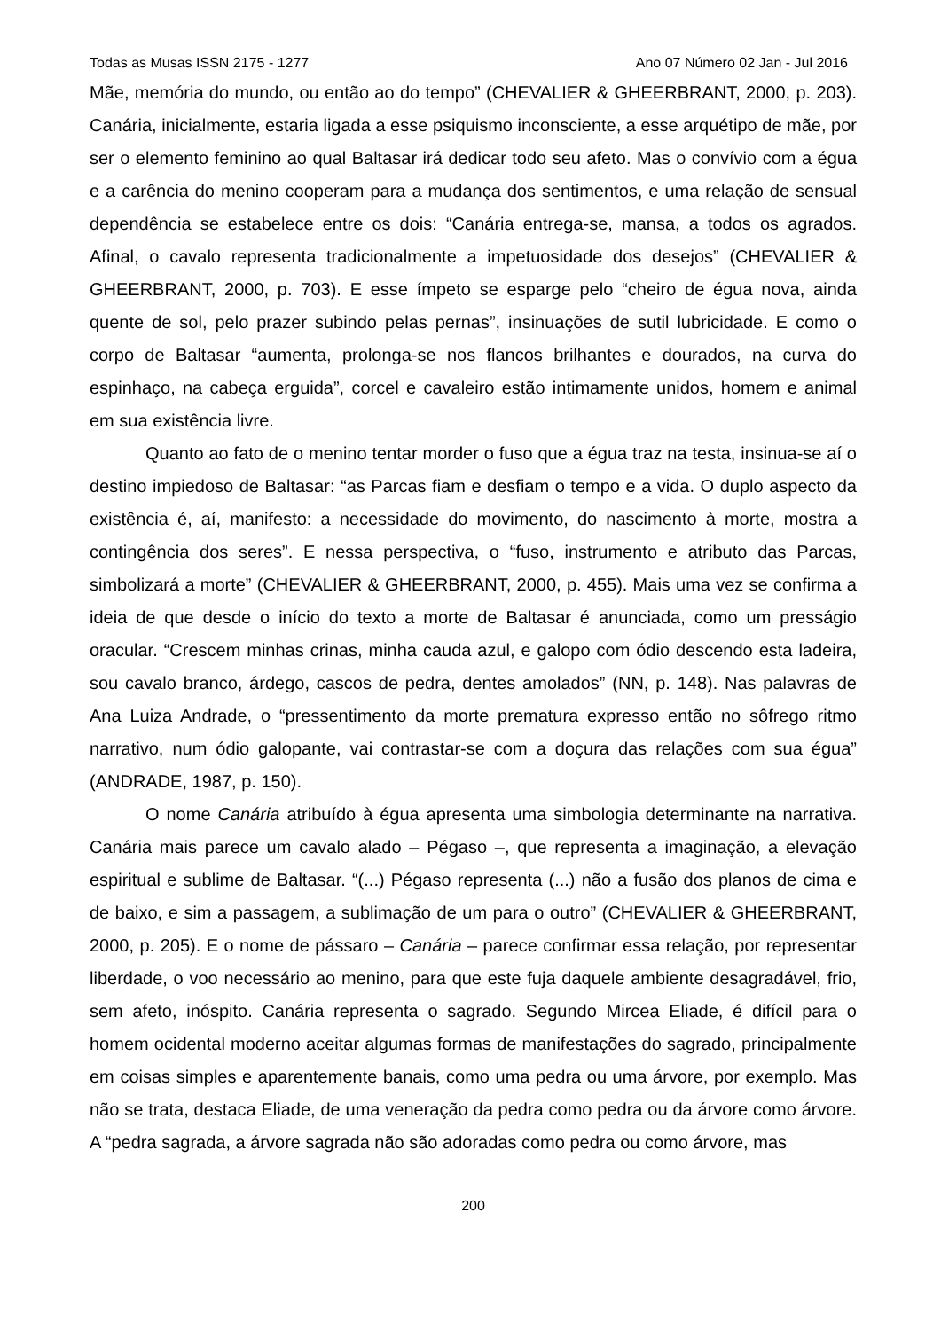Todas as Musas ISSN 2175 - 1277 Ano 07 Número 02 Jan - Jul 2016
Mãe, memória do mundo, ou então ao do tempo” (CHEVALIER & GHEERBRANT, 2000, p. 203). Canária, inicialmente, estaria ligada a esse psiquismo inconsciente, a esse arquétipo de mãe, por ser o elemento feminino ao qual Baltasar irá dedicar todo seu afeto. Mas o convívio com a égua e a carência do menino cooperam para a mudança dos sentimentos, e uma relação de sensual dependência se estabelece entre os dois: “Canária entrega-se, mansa, a todos os agrados. Afinal, o cavalo representa tradicionalmente a impetuosidade dos desejos” (CHEVALIER & GHEERBRANT, 2000, p. 703). E esse ímpeto se esparge pelo “cheiro de égua nova, ainda quente de sol, pelo prazer subindo pelas pernas”, insinuações de sutil lubricidade. E como o corpo de Baltasar “aumenta, prolonga-se nos flancos brilhantes e dourados, na curva do espinhaço, na cabeça erguida”, corcel e cavaleiro estão intimamente unidos, homem e animal em sua existência livre.
Quanto ao fato de o menino tentar morder o fuso que a égua traz na testa, insinua-se aí o destino impiedoso de Baltasar: “as Parcas fiam e desfiam o tempo e a vida. O duplo aspecto da existência é, aí, manifesto: a necessidade do movimento, do nascimento à morte, mostra a contingência dos seres”. E nessa perspectiva, o “fuso, instrumento e atributo das Parcas, simbolizará a morte” (CHEVALIER & GHEERBRANT, 2000, p. 455). Mais uma vez se confirma a ideia de que desde o início do texto a morte de Baltasar é anunciada, como um presságio oracular. “Crescem minhas crinas, minha cauda azul, e galopo com ódio descendo esta ladeira, sou cavalo branco, árdego, cascos de pedra, dentes amolados” (NN, p. 148). Nas palavras de Ana Luiza Andrade, o “pressentimento da morte prematura expresso então no sôfrego ritmo narrativo, num ódio galopante, vai contrastar-se com a doçura das relações com sua égua” (ANDRADE, 1987, p. 150).
O nome Canária atribuído à égua apresenta uma simbologia determinante na narrativa. Canária mais parece um cavalo alado – Pégaso –, que representa a imaginação, a elevação espiritual e sublime de Baltasar. “(...) Pégaso representa (...) não a fusão dos planos de cima e de baixo, e sim a passagem, a sublimação de um para o outro” (CHEVALIER & GHEERBRANT, 2000, p. 205). E o nome de pássaro – Canária – parece confirmar essa relação, por representar liberdade, o voo necessário ao menino, para que este fuja daquele ambiente desagradável, frio, sem afeto, inóspito. Canária representa o sagrado. Segundo Mircea Eliade, é difícil para o homem ocidental moderno aceitar algumas formas de manifestações do sagrado, principalmente em coisas simples e aparentemente banais, como uma pedra ou uma árvore, por exemplo. Mas não se trata, destaca Eliade, de uma veneração da pedra como pedra ou da árvore como árvore. A “pedra sagrada, a árvore sagrada não são adoradas como pedra ou como árvore, mas
200